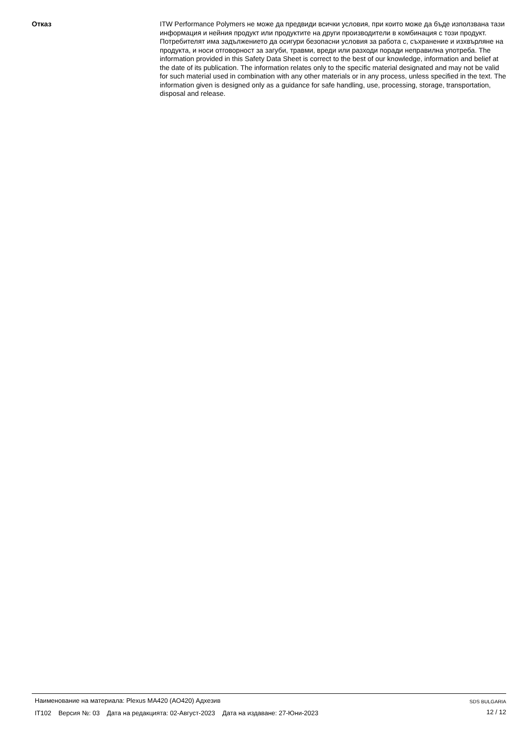Отказ ITW Performance Polymers не може да предвиди всички условия, при които може да бъде използвана тази информация и нейния продукт или продуктите на други производители в комбинация с този продукт. Потребителят има задължението да осигури безопасни условия за работа с, съхранение и изхвърляне на продукта, и носи отговорност за загуби, травми, вреди или разходи поради неправилна употреба. The information provided in this Safety Data Sheet is correct to the best of our knowledge, information and belief at the date of its publication. The information relates only to the specific material designated and may not be valid for such material used in combination with any other materials or in any process, unless specified in the text. The information given is designed only as a guidance for safe handling, use, processing, storage, transportation, disposal and release.
Наименование на материала: Plexus MA420 (AO420) Адхезив
IT102 Версия №: 03 Дата на редакцията: 02-Август-2023 Дата на издаване: 27-Юни-2023
SDS BULGARIA
12 / 12